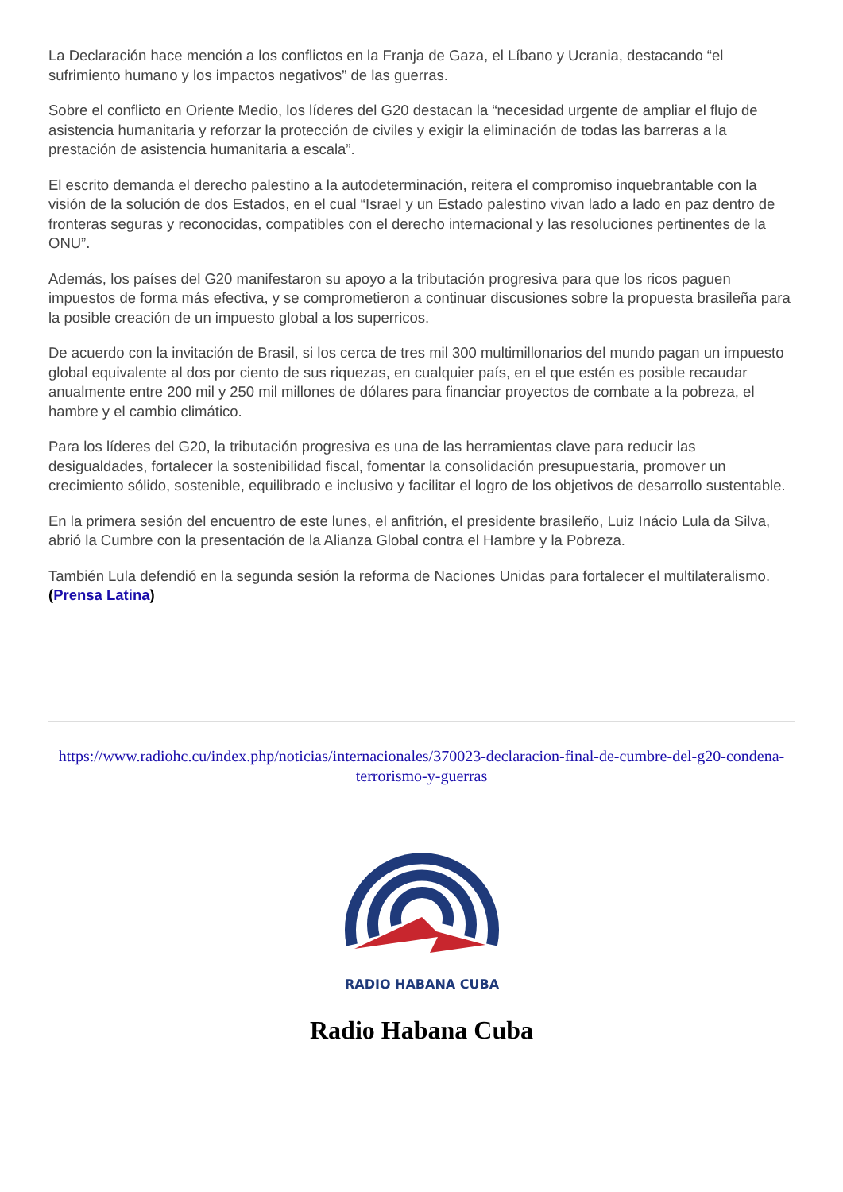La Declaración hace mención a los conflictos en la Franja de Gaza, el Líbano y Ucrania, destacando “el sufrimiento humano y los impactos negativos” de las guerras.
Sobre el conflicto en Oriente Medio, los líderes del G20 destacan la “necesidad urgente de ampliar el flujo de asistencia humanitaria y reforzar la protección de civiles y exigir la eliminación de todas las barreras a la prestación de asistencia humanitaria a escala”.
El escrito demanda el derecho palestino a la autodeterminación, reitera el compromiso inquebrantable con la visión de la solución de dos Estados, en el cual “Israel y un Estado palestino vivan lado a lado en paz dentro de fronteras seguras y reconocidas, compatibles con el derecho internacional y las resoluciones pertinentes de la ONU”.
Además, los países del G20 manifestaron su apoyo a la tributación progresiva para que los ricos paguen impuestos de forma más efectiva, y se comprometieron a continuar discusiones sobre la propuesta brasileña para la posible creación de un impuesto global a los superricos.
De acuerdo con la invitación de Brasil, si los cerca de tres mil 300 multimillonarios del mundo pagan un impuesto global equivalente al dos por ciento de sus riquezas, en cualquier país, en el que estén es posible recaudar anualmente entre 200 mil y 250 mil millones de dólares para financiar proyectos de combate a la pobreza, el hambre y el cambio climático.
Para los líderes del G20, la tributación progresiva es una de las herramientas clave para reducir las desigualdades, fortalecer la sostenibilidad fiscal, fomentar la consolidación presupuestaria, promover un crecimiento sólido, sostenible, equilibrado e inclusivo y facilitar el logro de los objetivos de desarrollo sustentable.
En la primera sesión del encuentro de este lunes, el anfitrión, el presidente brasileño, Luiz Inácio Lula da Silva, abrió la Cumbre con la presentación de la Alianza Global contra el Hambre y la Pobreza.
También Lula defendió en la segunda sesión la reforma de Naciones Unidas para fortalecer el multilateralismo. (Prensa Latina)
https://www.radiohc.cu/index.php/noticias/internacionales/370023-declaracion-final-de-cumbre-del-g20-condena-terrorismo-y-guerras
RADIO HABANA CUBA
Radio Habana Cuba